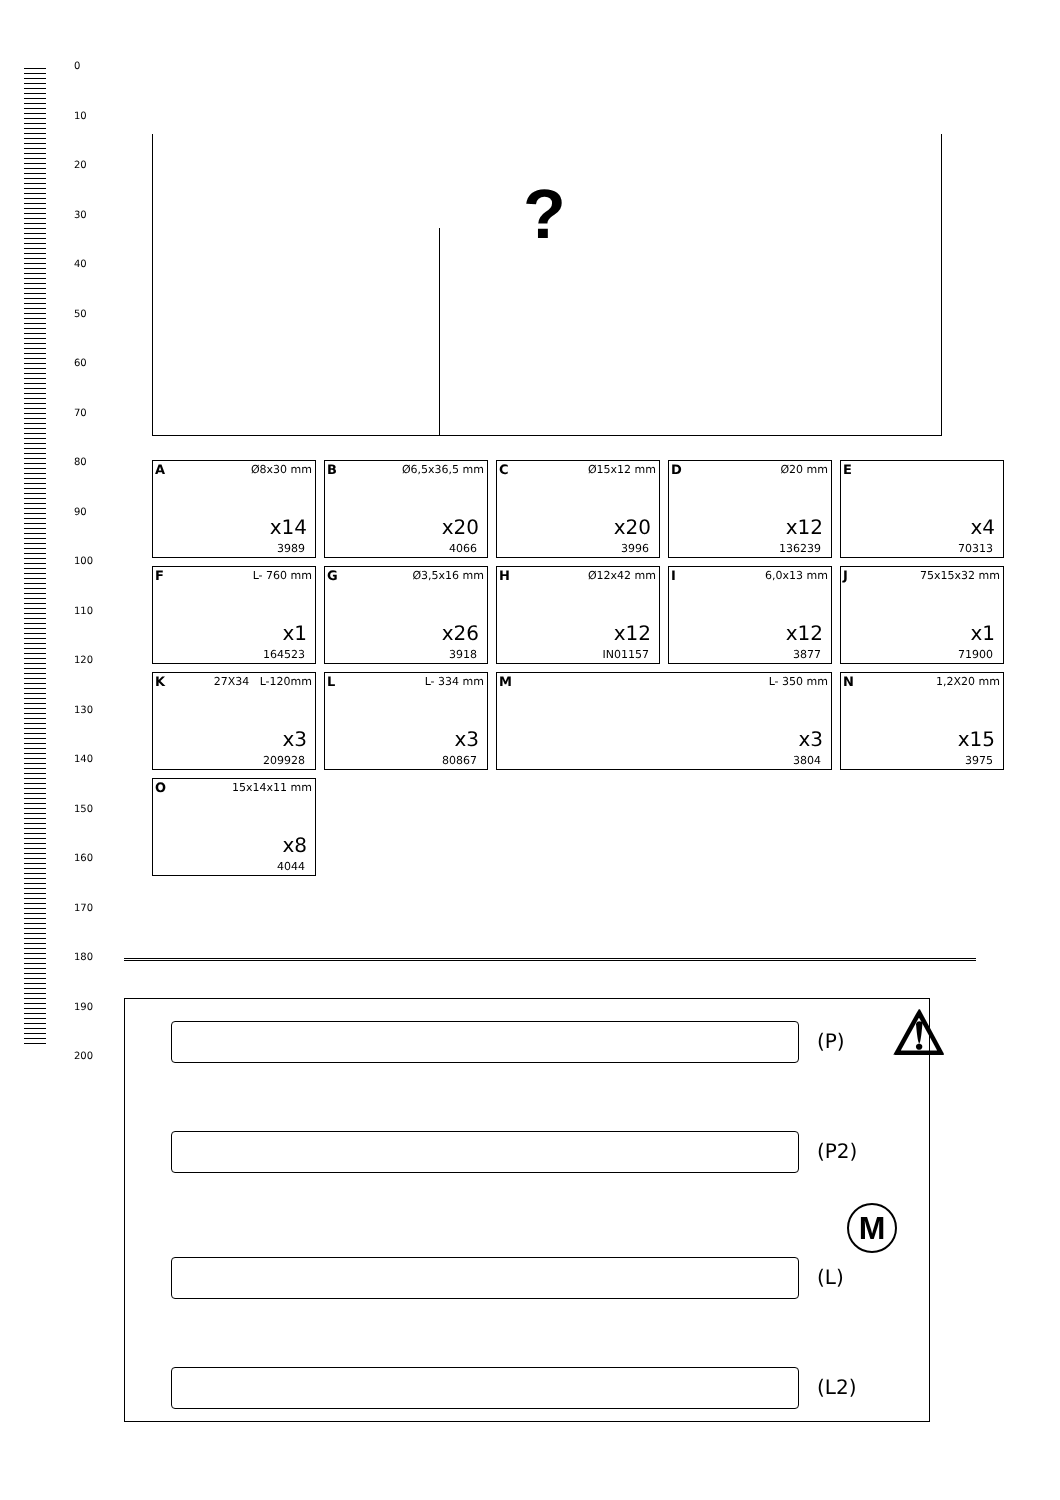0
10
20
30
40
50
60
70
80
90
100
110
120
130
140
150
160
170
180
190
200
?
A Ø8x30 mm
x14
3989
B Ø6,5x36,5 mm
x20
4066
C Ø15x12 mm
x20
3996
D Ø20 mm
x12
136239
E
x4
70313
F L- 760 mm
x1
164523
G Ø3,5x16 mm
x26
3918
H Ø12x42 mm
x12
IN01157
I 6,0x13 mm
x12
3877
J 75x15x32 mm
x1
71900
K 27X34 L-120mm
x3
209928
L L- 334 mm
x3
80867
M L- 350 mm
x3
3804
N 1,2X20 mm
x15
3975
O 15x14x11 mm
x8
4044
(P)
(P2)
M
(L)
(L2)
⚠